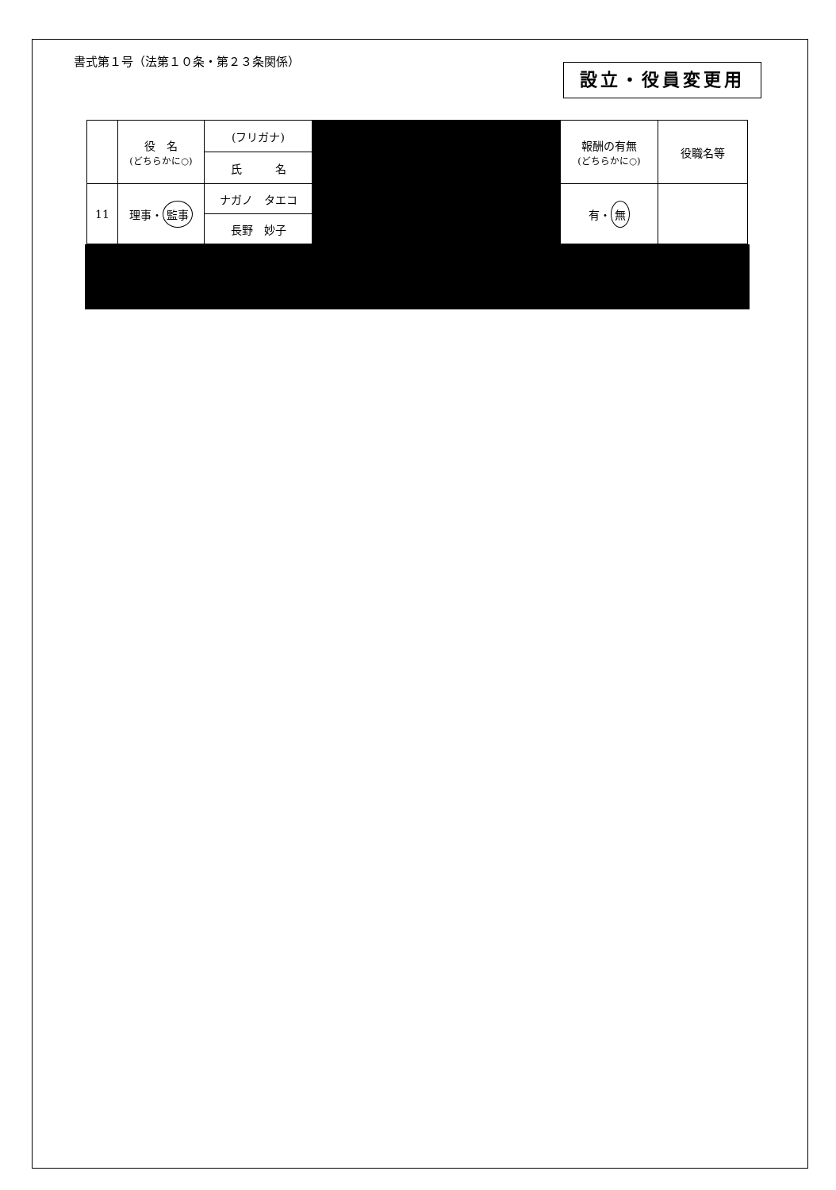書式第１号（法第１０条・第２３条関係）
設立・役員変更用
| | 役 名 (どちらかに○) | (フリガナ) | | 報酬の有無 (どちらかに○) | 役職名等 |
| | | 氏 名 | | | |
| 11 | 理事・ 監事 | ナガノ タエコ | | 有・ 無 | |
| | | 長野 妙子 | | | |